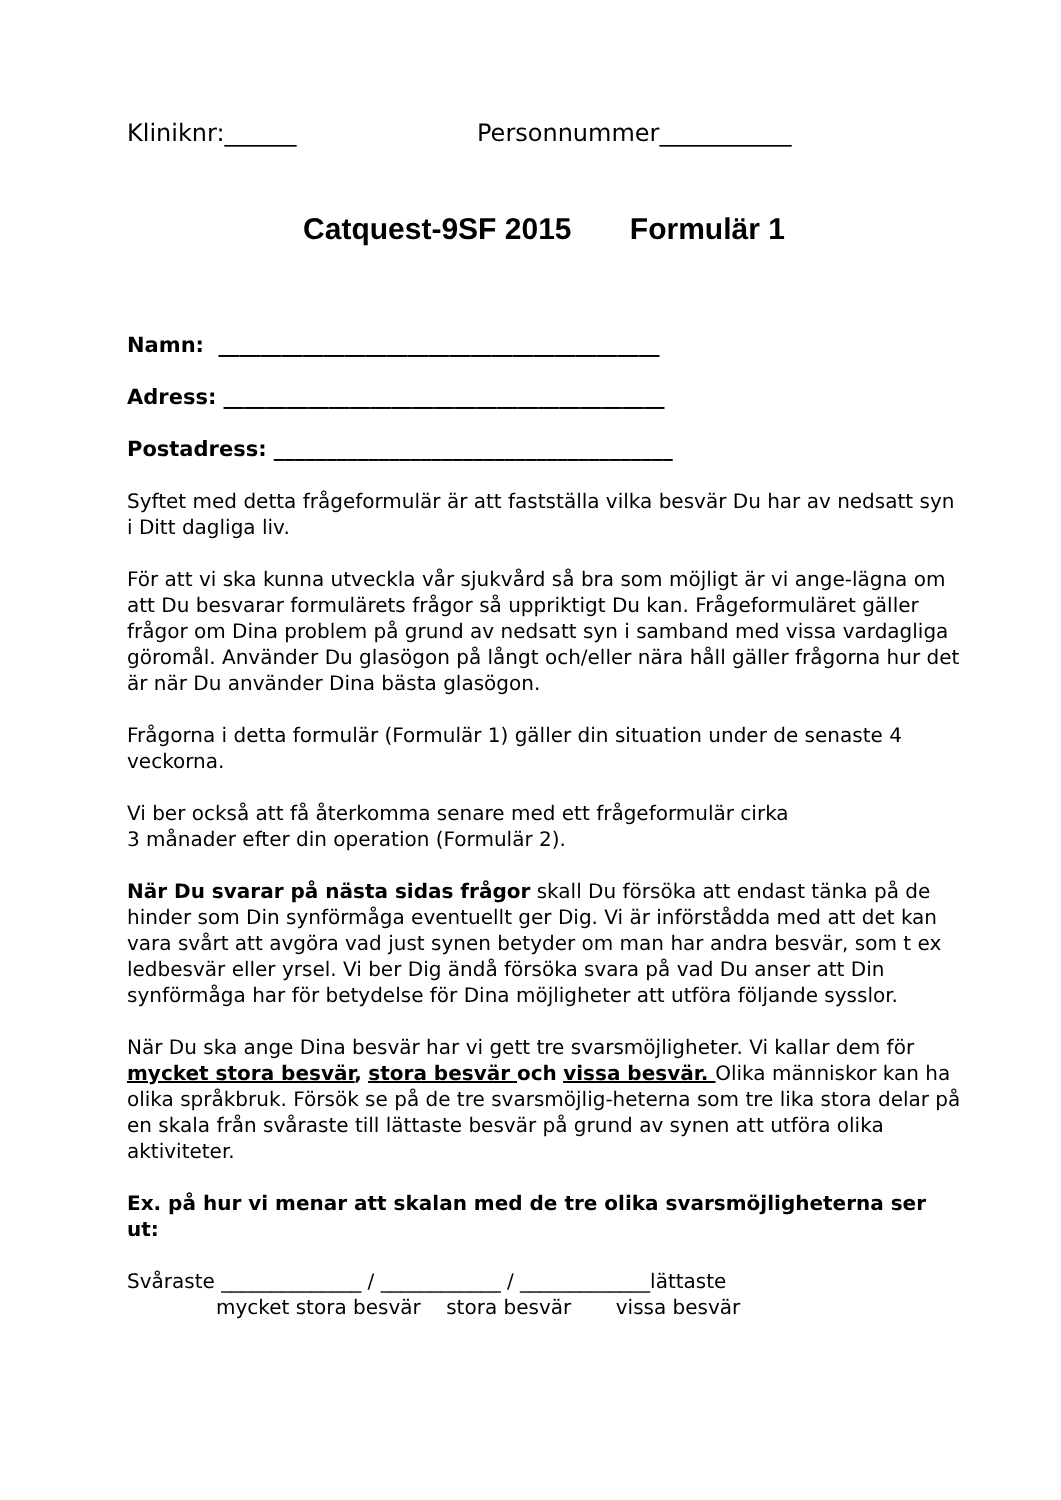Kliniknr:______ Personnummer___________
Catquest-9SF 2015 Formulär 1
Namn: __________________________________________
Adress: __________________________________________
Postadress: ______________________________________
Syftet med detta frågeformulär är att fastställa vilka besvär Du har av nedsatt syn i Ditt dagliga liv.
För att vi ska kunna utveckla vår sjukvård så bra som möjligt är vi ange-lägna om att Du besvarar formulärets frågor så uppriktigt Du kan. Frågeformuläret gäller frågor om Dina problem på grund av nedsatt syn i samband med vissa vardagliga göromål. Använder Du glasögon på långt och/eller nära håll gäller frågorna hur det är när Du använder Dina bästa glasögon.
Frågorna i detta formulär (Formulär 1) gäller din situation under de senaste 4 veckorna.
Vi ber också att få återkomma senare med ett frågeformulär cirka
3 månader efter din operation (Formulär 2).
När Du svarar på nästa sidas frågor skall Du försöka att endast tänka på de hinder som Din synförmåga eventuellt ger Dig. Vi är införstådda med att det kan vara svårt att avgöra vad just synen betyder om man har andra besvär, som t ex ledbesvär eller yrsel. Vi ber Dig ändå försöka svara på vad Du anser att Din synförmåga har för betydelse för Dina möjligheter att utföra följande sysslor.
När Du ska ange Dina besvär har vi gett tre svarsmöjligheter. Vi kallar dem för mycket stora besvär, stora besvär och vissa besvär. Olika människor kan ha olika språkbruk. Försök se på de tre svarsmöjlig-heterna som tre lika stora delar på en skala från svåraste till lättaste besvär på grund av synen att utföra olika aktiviteter.
Ex. på hur vi menar att skalan med de tre olika svarsmöjligheterna ser ut:
Svåraste ______________ / ____________ / _____________lättaste mycket stora besvär stora besvär vissa besvär